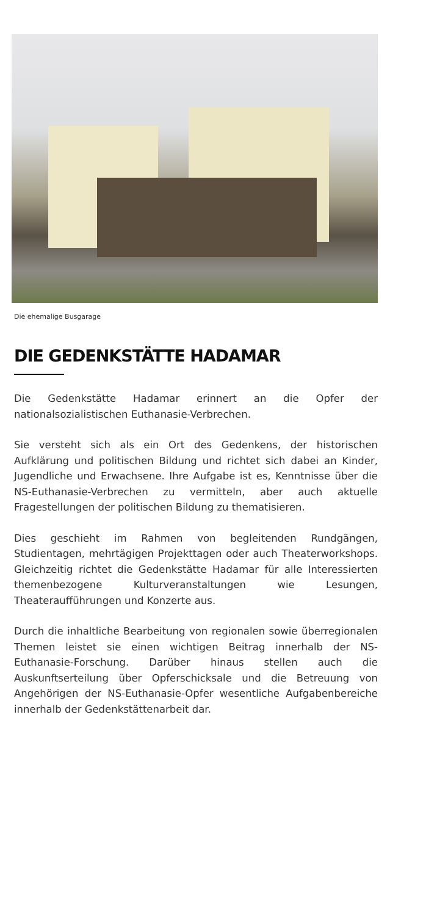Die ehemalige Busgarage
DIE GEDENKSTÄTTE HADAMAR
Die Gedenkstätte Hadamar erinnert an die Opfer der nationalsozialistischen Euthanasie-Verbrechen.
Sie versteht sich als ein Ort des Gedenkens, der histori­schen Aufklärung und politischen Bildung und richtet sich dabei an Kinder, Jugendliche und Erwachsene. Ihre Aufga­be ist es, Kenntnisse über die NS-Euthanasie-Verbrechen zu vermitteln, aber auch aktuelle Fragestellungen der poli­tischen Bildung zu thematisieren.
Dies geschieht im Rahmen von begleitenden Rundgängen, Studientagen, mehrtägigen Projekttagen oder auch Thea­terworkshops. Gleichzeitig richtet die Gedenkstätte Hada­mar für alle Interessierten themenbezogene Kulturveran­staltungen wie Lesungen, Theateraufführungen und Kon­zerte aus.
Durch die inhaltliche Bearbeitung von regionalen sowie überregionalen Themen leistet sie einen wichtigen Beitrag innerhalb der NS-Euthanasie-Forschung. Darüber hinaus stellen auch die Auskunftserteilung über Opferschicksale und die Betreuung von Angehörigen der NS-Euthanasie-Opfer wesentliche Aufgabenbereiche innerhalb der Ge­denkstättenarbeit dar.